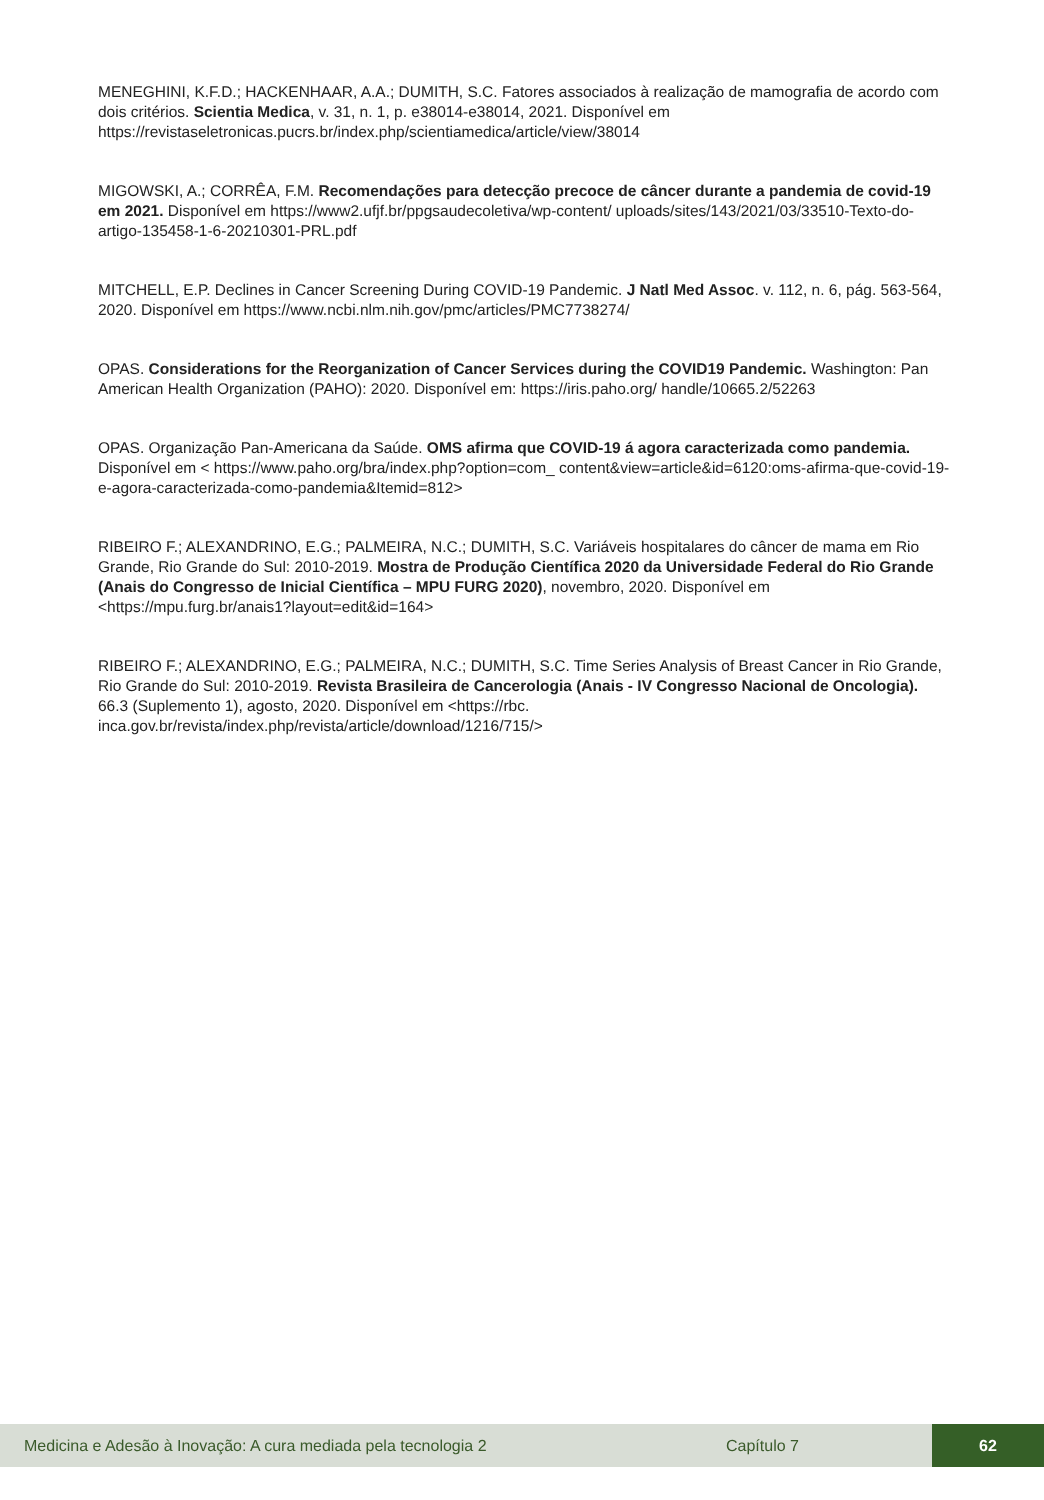MENEGHINI, K.F.D.; HACKENHAAR, A.A.; DUMITH, S.C. Fatores associados à realização de mamografia de acordo com dois critérios. Scientia Medica, v. 31, n. 1, p. e38014-e38014, 2021. Disponível em https://revistaseletronicas.pucrs.br/index.php/scientiamedica/article/view/38014
MIGOWSKI, A.; CORRÊA, F.M. Recomendações para detecção precoce de câncer durante a pandemia de covid-19 em 2021. Disponível em https://www2.ufjf.br/ppgsaudecoletiva/wp-content/ uploads/sites/143/2021/03/33510-Texto-do-artigo-135458-1-6-20210301-PRL.pdf
MITCHELL, E.P. Declines in Cancer Screening During COVID-19 Pandemic. J Natl Med Assoc. v. 112, n. 6, pág. 563-564, 2020. Disponível em https://www.ncbi.nlm.nih.gov/pmc/articles/PMC7738274/
OPAS. Considerations for the Reorganization of Cancer Services during the COVID19 Pandemic. Washington: Pan American Health Organization (PAHO): 2020. Disponível em: https://iris.paho.org/ handle/10665.2/52263
OPAS. Organização Pan-Americana da Saúde. OMS afirma que COVID-19 á agora caracterizada como pandemia. Disponível em < https://www.paho.org/bra/index.php?option=com_ content&view=article&id=6120:oms-afirma-que-covid-19-e-agora-caracterizada-como-pandemia&Itemid=812>
RIBEIRO F.; ALEXANDRINO, E.G.; PALMEIRA, N.C.; DUMITH, S.C. Variáveis hospitalares do câncer de mama em Rio Grande, Rio Grande do Sul: 2010-2019. Mostra de Produção Científica 2020 da Universidade Federal do Rio Grande (Anais do Congresso de Inicial Científica – MPU FURG 2020), novembro, 2020. Disponível em <https://mpu.furg.br/anais1?layout=edit&id=164>
RIBEIRO F.; ALEXANDRINO, E.G.; PALMEIRA, N.C.; DUMITH, S.C. Time Series Analysis of Breast Cancer in Rio Grande, Rio Grande do Sul: 2010-2019. Revista Brasileira de Cancerologia (Anais - IV Congresso Nacional de Oncologia). 66.3 (Suplemento 1), agosto, 2020. Disponível em <https://rbc. inca.gov.br/revista/index.php/revista/article/download/1216/715/>
Medicina e Adesão à Inovação: A cura mediada pela tecnologia 2 Capítulo 7 62